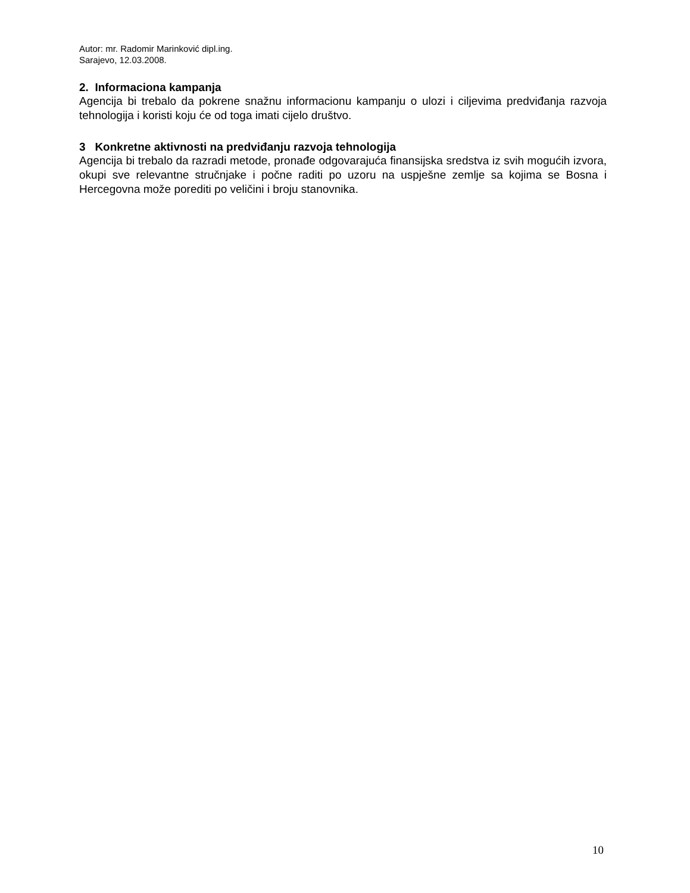Autor: mr. Radomir Marinković dipl.ing.
Sarajevo, 12.03.2008.
2. Informaciona kampanja
Agencija bi trebalo da pokrene snažnu informacionu kampanju o ulozi i ciljevima predviđanja razvoja tehnologija i koristi koju će od toga imati cijelo društvo.
3 Konkretne aktivnosti na predviđanju razvoja tehnologija
Agencija bi trebalo da razradi metode, pronađe odgovarajuća finansijska sredstva iz svih mogućih izvora, okupi sve relevantne stručnjake i počne raditi po uzoru na uspješne zemlje sa kojima se Bosna i Hercegovna može porediti po veličini i broju stanovnika.
10